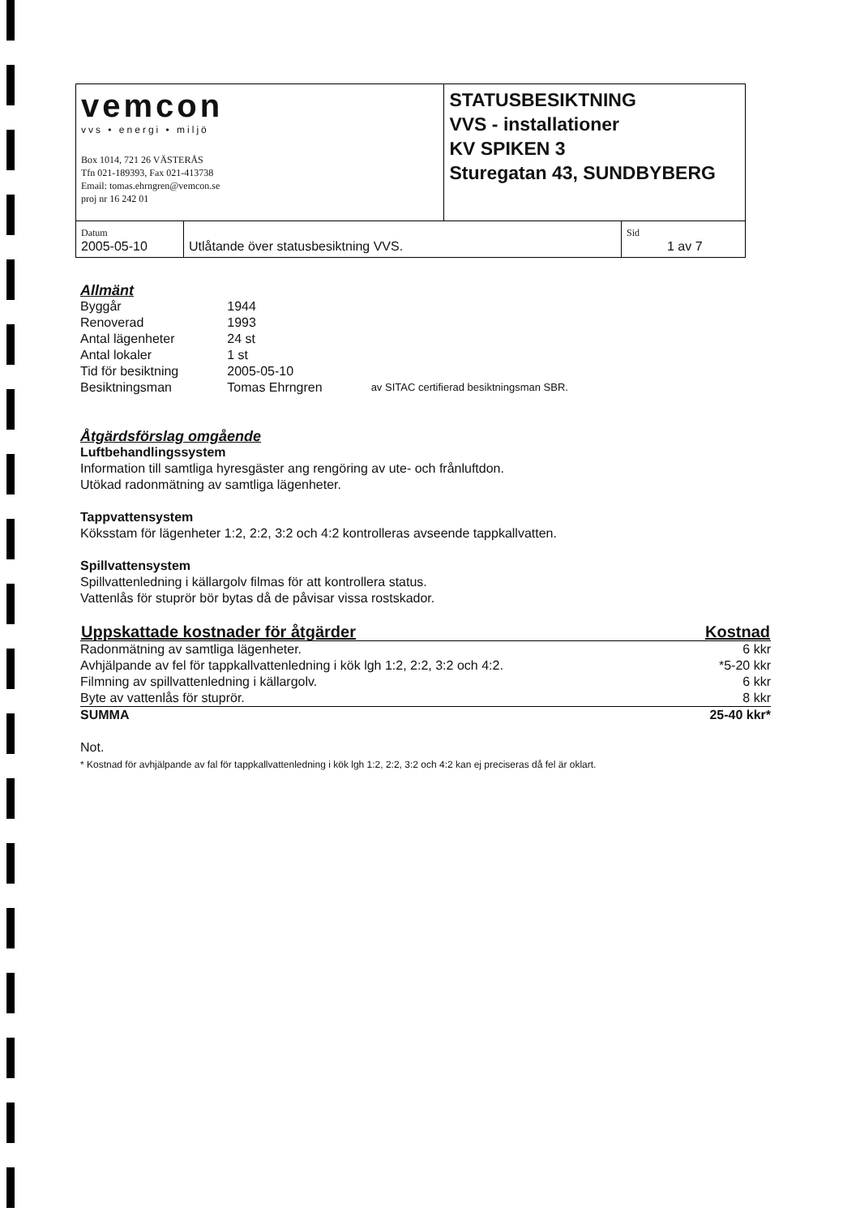| vemcon vvs • energi • miljö Box 1014, 721 26 VÄSTERÅS Tfn 021-189393, Fax 021-413738 Email: tomas.ehrngren@vemcon.se proj nr 16 242 01 | | STATUSBESIKTNING VVS - installationer KV SPIKEN 3 Sturegatan 43, SUNDBYBERG | |
| Datum 2005-05-10 | Utlåtande över statusbesiktning VVS. | | Sid 1 av 7 |
Allmänt
| Byggår | 1944 | |
| Renoverad | 1993 | |
| Antal lägenheter | 24 st | |
| Antal lokaler | 1 st | |
| Tid för besiktning | 2005-05-10 | |
| Besiktningsman | Tomas Ehrngren | av SITAC certifierad besiktningsman SBR. |
Åtgärdsförslag omgående
Luftbehandlingssystem
Information till samtliga hyresgäster ang rengöring av ute- och frånluftdon.
Utökad radonmätning av samtliga lägenheter.
Tappvattensystem
Köksstam för lägenheter 1:2, 2:2, 3:2 och 4:2 kontrolleras avseende tappkallvatten.
Spillvattensystem
Spillvattenledning i källargolv filmas för att kontrollera status.
Vattenlås för stuprör bör bytas då de påvisar vissa rostskador.
| Uppskattade kostnader för åtgärder | Kostnad |
| --- | --- |
| Radonmätning av samtliga lägenheter. | 6 kkr |
| Avhjälpande av fel för tappkallvattenledning i kök lgh 1:2, 2:2, 3:2 och 4:2. | *5-20 kkr |
| Filmning av spillvattenledning i källargolv. | 6 kkr |
| Byte av vattenlås för stuprör. | 8 kkr |
| SUMMA | 25-40 kkr* |
Not.
* Kostnad för avhjälpande av fal för tappkallvattenledning i kök lgh 1:2, 2:2, 3:2 och 4:2 kan ej preciseras då fel är oklart.